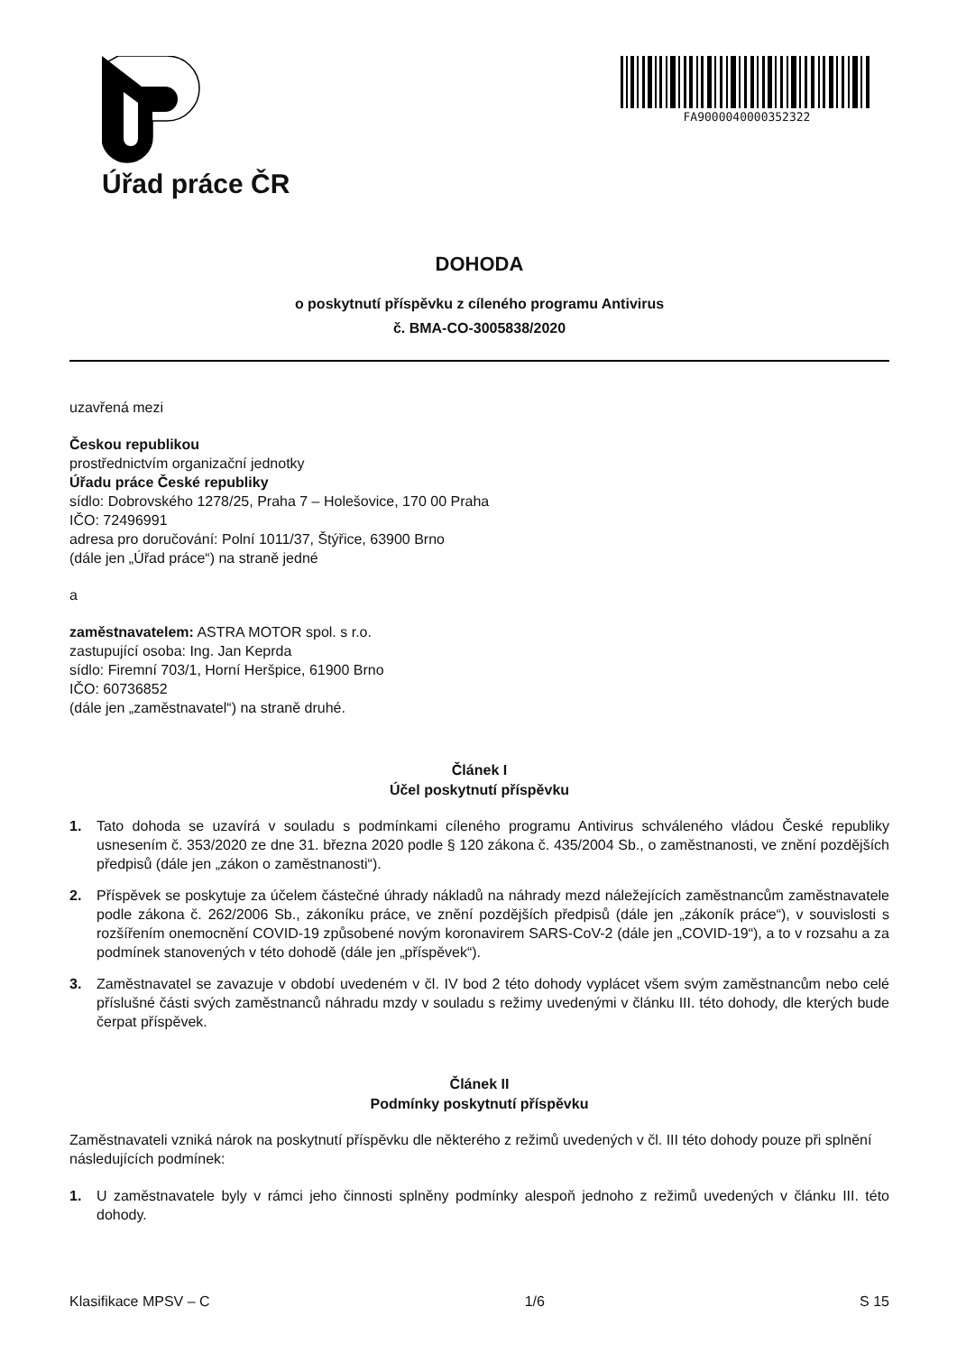Úřad práce ČR
FA9000040000352322
DOHODA
o poskytnutí příspěvku z cíleného programu Antivirus
č. BMA-CO-3005838/2020
uzavřená mezi
Českou republikou
prostřednictvím organizační jednotky
Úřadu práce České republiky
sídlo: Dobrovského 1278/25, Praha 7 – Holešovice, 170 00 Praha
IČO: 72496991
adresa pro doručování: Polní 1011/37, Štýřice, 63900 Brno
(dále jen „Úřad práce“) na straně jedné
a
zaměstnavatelem: ASTRA MOTOR spol. s r.o.
zastupující osoba: Ing. Jan Keprda
sídlo: Firemní 703/1, Horní Heršpice, 61900 Brno
IČO: 60736852
(dále jen „zaměstnavatel“) na straně druhé.
Článek I
Účel poskytnutí příspěvku
1. Tato dohoda se uzavírá v souladu s podmínkami cíleného programu Antivirus schváleného vládou České republiky usnesením č. 353/2020 ze dne 31. března 2020 podle § 120 zákona č. 435/2004 Sb., o zaměstnanosti, ve znění pozdějších předpisů (dále jen „zákon o zaměstnanosti“).
2. Příspěvek se poskytuje za účelem částečné úhrady nákladů na náhrady mezd náležejících zaměstnancům zaměstnavatele podle zákona č. 262/2006 Sb., zákoníku práce, ve znění pozdějších předpisů (dále jen „zákoník práce“), v souvislosti s rozšířením onemocnění COVID-19 způsobené novým koronavirem SARS-CoV-2 (dále jen „COVID-19“), a to v rozsahu a za podmínek stanovených v této dohodě (dále jen „příspěvek“).
3. Zaměstnavatel se zavazuje v období uvedeném v čl. IV bod 2 této dohody vyplácet všem svým zaměstnancům nebo celé příslušné části svých zaměstnanců náhradu mzdy v souladu s režimy uvedenými v článku III. této dohody, dle kterých bude čerpat příspěvek.
Článek II
Podmínky poskytnutí příspěvku
Zaměstnavateli vzniká nárok na poskytnutí příspěvku dle některého z režimů uvedených v čl. III této dohody pouze při splnění následujících podmínek:
1. U zaměstnavatele byly v rámci jeho činnosti splněny podmínky alespoň jednoho z režimů uvedených v článku III. této dohody.
Klasifikace MPSV – C 1/6 S 15